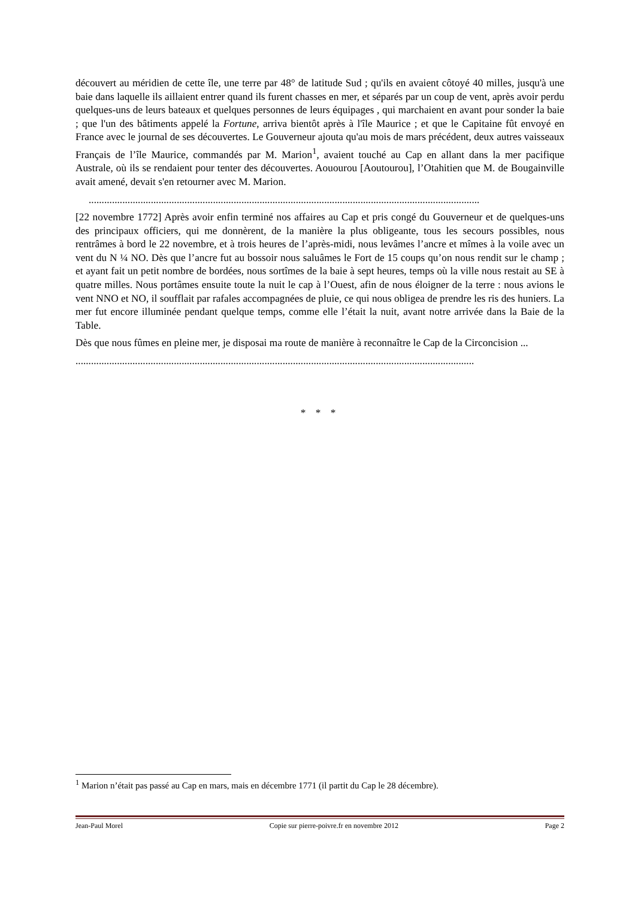découvert au méridien de cette île, une terre par 48° de latitude Sud ; qu'ils en avaient côtoyé 40 milles, jusqu'à une baie dans laquelle ils aillaient entrer quand ils furent chasses en mer, et séparés par un coup de vent, après avoir perdu quelques-uns de leurs bateaux et quelques personnes de leurs équipages , qui marchaient en avant pour sonder la baie ; que l'un des bâtiments appelé la Fortune, arriva bientôt après à l'île Maurice ; et que le Capitaine fût envoyé en France avec le journal de ses découvertes. Le Gouverneur ajouta qu'au mois de mars précédent, deux autres vaisseaux Français de l’île Maurice, commandés par M. Marion<sup>1</sup>, avaient touché au Cap en allant dans la mer pacifique Australe, où ils se rendaient pour tenter des découvertes. Aouourou [Aoutourou], l’Otahitien que M. de Bougainville avait amené, devait s'en retourner avec M. Marion.
.......................................................................................................................................................
[22 novembre 1772] Après avoir enfin terminé nos affaires au Cap et pris congé du Gouverneur et de quelques-uns des principaux officiers, qui me donnèrent, de la manière la plus obligeante, tous les secours possibles, nous rentrâmes à bord le 22 novembre, et à trois heures de l’après-midi, nous levâmes l’ancre et mîmes à la voile avec un vent du N ¼ NO. Dès que l’ancre fut au bossoir nous saluâmes le Fort de 15 coups qu’on nous rendit sur le champ ; et ayant fait un petit nombre de bordées, nous sortîmes de la baie à sept heures, temps où la ville nous restait au SE à quatre milles. Nous portâmes ensuite toute la nuit le cap à l’Ouest, afin de nous éloigner de la terre : nous avions le vent NNO et NO, il soufflait par rafales accompagnées de pluie, ce qui nous obligea de prendre les ris des huniers. La mer fut encore illuminée pendant quelque temps, comme elle l’était la nuit, avant notre arrivée dans la Baie de la Table.
Dès que nous fûmes en pleine mer, je disposai ma route de manière à reconnaître le Cap de la Circoncision ...
..........................................................................................................................................................
* * *
<sup>1</sup> Marion n’était pas passé au Cap en mars, mais en décembre 1771 (il partit du Cap le 28 décembre).
Jean-Paul Morel Copie sur pierre-poivre.fr en novembre 2012 Page 2